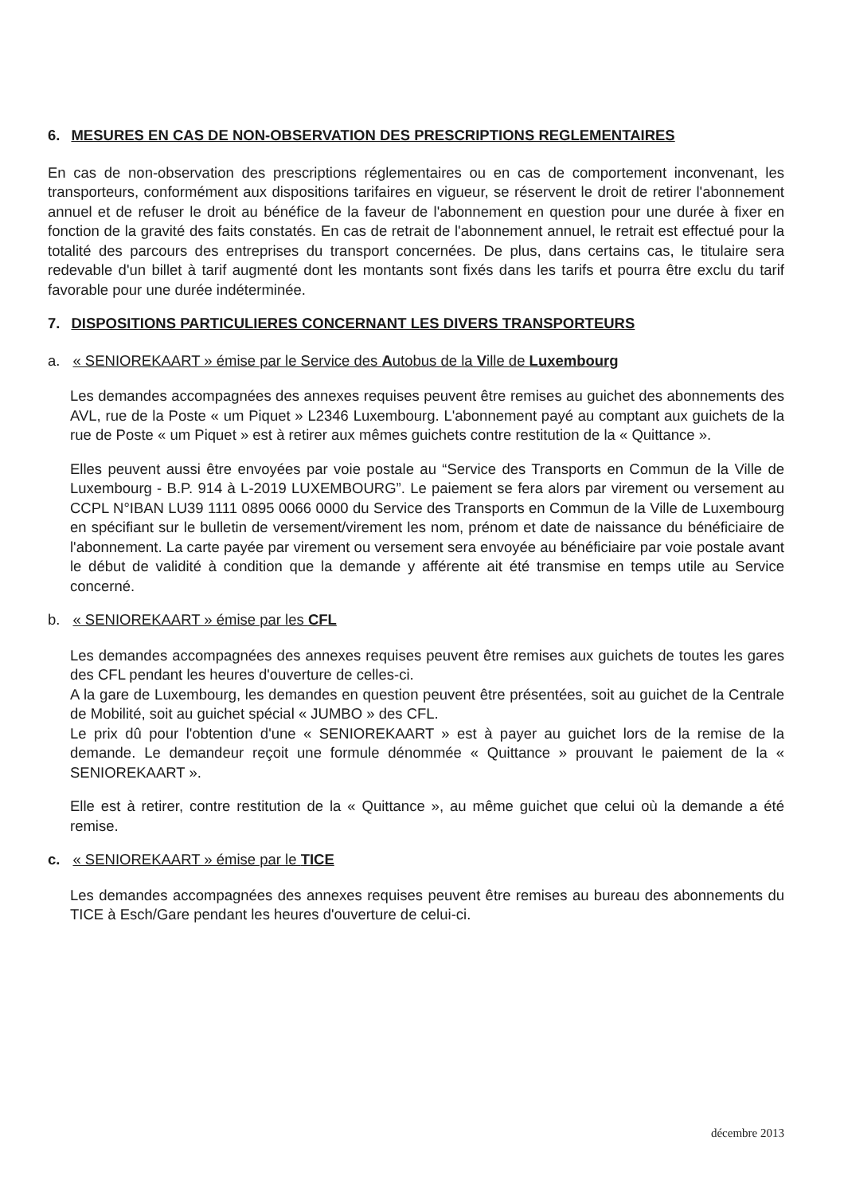6. MESURES EN CAS DE NON-OBSERVATION DES PRESCRIPTIONS REGLEMENTAIRES
En cas de non-observation des prescriptions réglementaires ou en cas de comportement inconvenant, les transporteurs, conformément aux dispositions tarifaires en vigueur, se réservent le droit de retirer l'abonnement annuel et de refuser le droit au bénéfice de la faveur de l'abonnement en question pour une durée à fixer en fonction de la gravité des faits constatés. En cas de retrait de l'abonnement annuel, le retrait est effectué pour la totalité des parcours des entreprises du transport concernées. De plus, dans certains cas, le titulaire sera redevable d'un billet à tarif augmenté dont les montants sont fixés dans les tarifs et pourra être exclu du tarif favorable pour une durée indéterminée.
7. DISPOSITIONS PARTICULIERES CONCERNANT LES DIVERS TRANSPORTEURS
a. « SENIOREKAART » émise par le Service des Autobus de la Ville de Luxembourg
Les demandes accompagnées des annexes requises peuvent être remises au guichet des abonnements des AVL, rue de la Poste « um Piquet » L2346 Luxembourg. L'abonnement payé au comptant aux guichets de la rue de Poste « um Piquet » est à retirer aux mêmes guichets contre restitution de la « Quittance ».
Elles peuvent aussi être envoyées par voie postale au “Service des Transports en Commun de la Ville de Luxembourg - B.P. 914 à L-2019 LUXEMBOURG”. Le paiement se fera alors par virement ou versement au CCPL N°IBAN LU39 1111 0895 0066 0000 du Service des Transports en Commun de la Ville de Luxembourg en spécifiant sur le bulletin de versement/virement les nom, prénom et date de naissance du bénéficiaire de l'abonnement. La carte payée par virement ou versement sera envoyée au bénéficiaire par voie postale avant le début de validité à condition que la demande y afférente ait été transmise en temps utile au Service concerné.
b. « SENIOREKAART » émise par les CFL
Les demandes accompagnées des annexes requises peuvent être remises aux guichets de toutes les gares des CFL pendant les heures d'ouverture de celles-ci.
A la gare de Luxembourg, les demandes en question peuvent être présentées, soit au guichet de la Centrale de Mobilité, soit au guichet spécial « JUMBO » des CFL.
Le prix dû pour l'obtention d'une « SENIOREKAART » est à payer au guichet lors de la remise de la demande. Le demandeur reçoit une formule dénommée « Quittance » prouvant le paiement de la « SENIOREKAART ».
Elle est à retirer, contre restitution de la « Quittance », au même guichet que celui où la demande a été remise.
c. « SENIOREKAART » émise par le TICE
Les demandes accompagnées des annexes requises peuvent être remises au bureau des abonnements du TICE à Esch/Gare pendant les heures d'ouverture de celui-ci.
décembre 2013